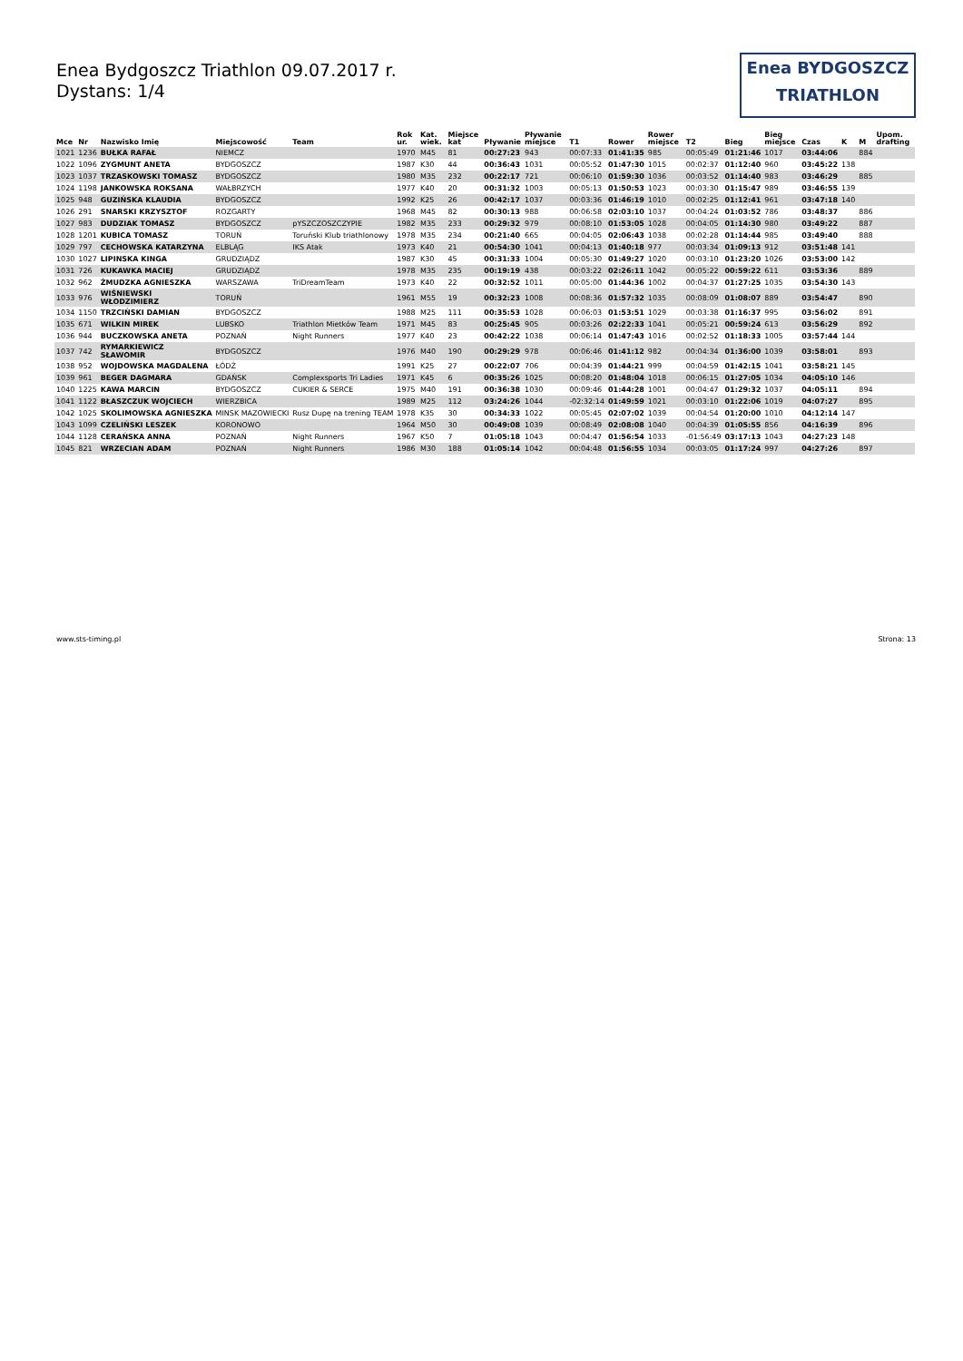Enea Bydgoszcz Triathlon 09.07.2017 r.
Dystans: 1/4
Enea BYDGOSZCZ
TRIATHLON
| Mce | Nr | Nazwisko Imię | Miejscowość | Team | Rok ur. | Kat. wiek. | Miejsce kat | Pływanie | Pływanie miejsce | T1 | Rower | Rower miejsce | T2 | Bieg | Bieg miejsce | Czas | K | M | Upom. drafting |
| --- | --- | --- | --- | --- | --- | --- | --- | --- | --- | --- | --- | --- | --- | --- | --- | --- | --- | --- | --- |
| 1021 | 1236 | BUŁKA RAFAŁ | NIEMCZ | | 1970 | M45 | 81 | 00:27:23 | 943 | 00:07:33 | 01:41:35 | 985 | 00:05:49 | 01:21:46 | 1017 | 03:44:06 | | 884 | |
| 1022 | 1096 | ZYGMUNT ANETA | BYDGOSZCZ | | 1987 | K30 | 44 | 00:36:43 | 1031 | 00:05:52 | 01:47:30 | 1015 | 00:02:37 | 01:12:40 | 960 | 03:45:22 | 138 | | |
| 1023 | 1037 | TRZASKOWSKI TOMASZ | BYDGOSZCZ | | 1980 | M35 | 232 | 00:22:17 | 721 | 00:06:10 | 01:59:30 | 1036 | 00:03:52 | 01:14:40 | 983 | 03:46:29 | | 885 | |
| 1024 | 1198 | JANKOWSKA ROKSANA | WAŁBRZYCH | | 1977 | K40 | 20 | 00:31:32 | 1003 | 00:05:13 | 01:50:53 | 1023 | 00:03:30 | 01:15:47 | 989 | 03:46:55 | 139 | | |
| 1025 | 948 | GUZIŃSKA KLAUDIA | BYDGOSZCZ | | 1992 | K25 | 26 | 00:42:17 | 1037 | 00:03:36 | 01:46:19 | 1010 | 00:02:25 | 01:12:41 | 961 | 03:47:18 | 140 | | |
| 1026 | 291 | SNARSKI KRZYSZTOF | ROZGARTY | | 1968 | M45 | 82 | 00:30:13 | 988 | 00:06:58 | 02:03:10 | 1037 | 00:04:24 | 01:03:52 | 786 | 03:48:37 | | 886 | |
| 1027 | 983 | DUDZIAK TOMASZ | BYDGOSZCZ | pYSZCZOSZCZYPIE | 1982 | M35 | 233 | 00:29:32 | 979 | 00:08:10 | 01:53:05 | 1028 | 00:04:05 | 01:14:30 | 980 | 03:49:22 | | 887 | |
| 1028 | 1201 | KUBICA TOMASZ | TORUŃ | Toruński Klub triathlonowy | 1978 | M35 | 234 | 00:21:40 | 665 | 00:04:05 | 02:06:43 | 1038 | 00:02:28 | 01:14:44 | 985 | 03:49:40 | | 888 | |
| 1029 | 797 | CECHOWSKA KATARZYNA | ELBLĄG | IKS Atak | 1973 | K40 | 21 | 00:54:30 | 1041 | 00:04:13 | 01:40:18 | 977 | 00:03:34 | 01:09:13 | 912 | 03:51:48 | 141 | | |
| 1030 | 1027 | LIPINSKA KINGA | GRUDZIĄDZ | | 1987 | K30 | 45 | 00:31:33 | 1004 | 00:05:30 | 01:49:27 | 1020 | 00:03:10 | 01:23:20 | 1026 | 03:53:00 | 142 | | |
| 1031 | 726 | KUKAWKA MACIEJ | GRUDZIĄDZ | | 1978 | M35 | 235 | 00:19:19 | 438 | 00:03:22 | 02:26:11 | 1042 | 00:05:22 | 00:59:22 | 611 | 03:53:36 | | 889 | |
| 1032 | 962 | ŻMUDZKA AGNIESZKA | WARSZAWA | TriDreamTeam | 1973 | K40 | 22 | 00:32:52 | 1011 | 00:05:00 | 01:44:36 | 1002 | 00:04:37 | 01:27:25 | 1035 | 03:54:30 | 143 | | |
| 1033 | 976 | WIŚNIEWSKI WŁODZIMIERZ | TORUŃ | | 1961 | M55 | 19 | 00:32:23 | 1008 | 00:08:36 | 01:57:32 | 1035 | 00:08:09 | 01:08:07 | 889 | 03:54:47 | | 890 | |
| 1034 | 1150 | TRZCIŃSKI DAMIAN | BYDGOSZCZ | | 1988 | M25 | 111 | 00:35:53 | 1028 | 00:06:03 | 01:53:51 | 1029 | 00:03:38 | 01:16:37 | 995 | 03:56:02 | | 891 | |
| 1035 | 671 | WILKIN MIREK | LUBSKO | Triathlon Mietków Team | 1971 | M45 | 83 | 00:25:45 | 905 | 00:03:26 | 02:22:33 | 1041 | 00:05:21 | 00:59:24 | 613 | 03:56:29 | | 892 | |
| 1036 | 944 | BUCZKOWSKA ANETA | POZNAŃ | Night Runners | 1977 | K40 | 23 | 00:42:22 | 1038 | 00:06:14 | 01:47:43 | 1016 | 00:02:52 | 01:18:33 | 1005 | 03:57:44 | 144 | | |
| 1037 | 742 | RYMARKIEWICZ SŁAWOMIR | BYDGOSZCZ | | 1976 | M40 | 190 | 00:29:29 | 978 | 00:06:46 | 01:41:12 | 982 | 00:04:34 | 01:36:00 | 1039 | 03:58:01 | | 893 | |
| 1038 | 952 | WOJDOWSKA MAGDALENA | ŁÓDŹ | | 1991 | K25 | 27 | 00:22:07 | 706 | 00:04:39 | 01:44:21 | 999 | 00:04:59 | 01:42:15 | 1041 | 03:58:21 | 145 | | |
| 1039 | 961 | BEGER DAGMARA | GDAŃSK | Complexsports Tri Ladies | 1971 | K45 | 6 | 00:35:26 | 1025 | 00:08:20 | 01:48:04 | 1018 | 00:06:15 | 01:27:05 | 1034 | 04:05:10 | 146 | | |
| 1040 | 1225 | KAWA MARCIN | BYDGOSZCZ | CUKIER & SERCE | 1975 | M40 | 191 | 00:36:38 | 1030 | 00:09:46 | 01:44:28 | 1001 | 00:04:47 | 01:29:32 | 1037 | 04:05:11 | | 894 | |
| 1041 | 1122 | BŁASZCZUK WOJCIECH | WIERZBICA | | 1989 | M25 | 112 | 03:24:26 | 1044 | -02:32:14 | 01:49:59 | 1021 | 00:03:10 | 01:22:06 | 1019 | 04:07:27 | | 895 | |
| 1042 | 1025 | SKOLIMOWSKA AGNIESZKA | MINSK MAZOWIECKI | Rusz Dupę na trening TEAM | 1978 | K35 | 30 | 00:34:33 | 1022 | 00:05:45 | 02:07:02 | 1039 | 00:04:54 | 01:20:00 | 1010 | 04:12:14 | 147 | | |
| 1043 | 1099 | CZELIŃSKI LESZEK | KORONOWO | | 1964 | M50 | 30 | 00:49:08 | 1039 | 00:08:49 | 02:08:08 | 1040 | 00:04:39 | 01:05:55 | 856 | 04:16:39 | | 896 | |
| 1044 | 1128 | CERAŃSKA ANNA | POZNAŃ | Night Runners | 1967 | K50 | 7 | 01:05:18 | 1043 | 00:04:47 | 01:56:54 | 1033 | -01:56:49 | 03:17:13 | 1043 | 04:27:23 | 148 | | |
| 1045 | 821 | WRZECIAN ADAM | POZNAŃ | Night Runners | 1986 | M30 | 188 | 01:05:14 | 1042 | 00:04:48 | 01:56:55 | 1034 | 00:03:05 | 01:17:24 | 997 | 04:27:26 | | 897 | |
www.sts-timing.pl Strona: 13